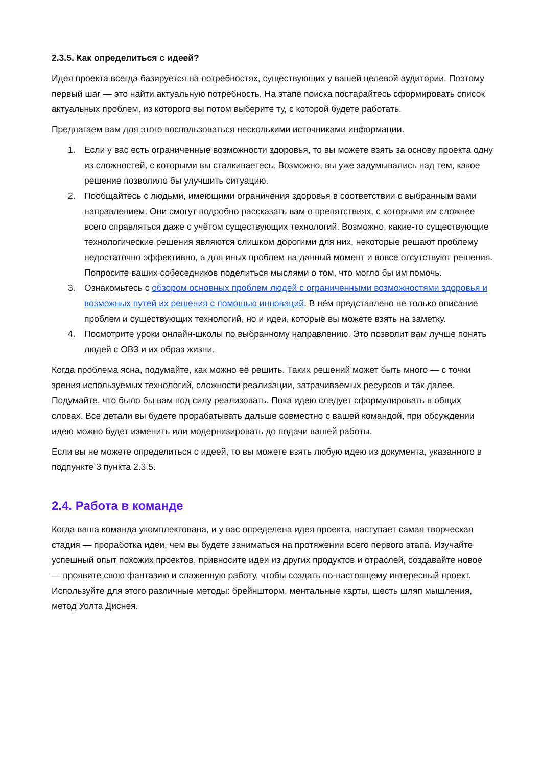2.3.5. Как определиться с идеей?
Идея проекта всегда базируется на потребностях, существующих у вашей целевой аудитории. Поэтому первый шаг — это найти актуальную потребность. На этапе поиска постарайтесь сформировать список актуальных проблем, из которого вы потом выберите ту, с которой будете работать.
Предлагаем вам для этого воспользоваться несколькими источниками информации.
1. Если у вас есть ограниченные возможности здоровья, то вы можете взять за основу проекта одну из сложностей, с которыми вы сталкиваетесь. Возможно, вы уже задумывались над тем, какое решение позволило бы улучшить ситуацию.
2. Пообщайтесь с людьми, имеющими ограничения здоровья в соответствии с выбранным вами направлением. Они смогут подробно рассказать вам о препятствиях, с которыми им сложнее всего справляться даже с учётом существующих технологий. Возможно, какие-то существующие технологические решения являются слишком дорогими для них, некоторые решают проблему недостаточно эффективно, а для иных проблем на данный момент и вовсе отсутствуют решения. Попросите ваших собеседников поделиться мыслями о том, что могло бы им помочь.
3. Ознакомьтесь с обзором основных проблем людей с ограниченными возможностями здоровья и возможных путей их решения с помощью инноваций. В нём представлено не только описание проблем и существующих технологий, но и идеи, которые вы можете взять на заметку.
4. Посмотрите уроки онлайн-школы по выбранному направлению. Это позволит вам лучше понять людей с ОВЗ и их образ жизни.
Когда проблема ясна, подумайте, как можно её решить. Таких решений может быть много — с точки зрения используемых технологий, сложности реализации, затрачиваемых ресурсов и так далее. Подумайте, что было бы вам под силу реализовать. Пока идею следует сформулировать в общих словах. Все детали вы будете прорабатывать дальше совместно с вашей командой, при обсуждении идею можно будет изменить или модернизировать до подачи вашей работы.
Если вы не можете определиться с идеей, то вы можете взять любую идею из документа, указанного в подпункте 3 пункта 2.3.5.
2.4. Работа в команде
Когда ваша команда укомплектована, и у вас определена идея проекта, наступает самая творческая стадия — проработка идеи, чем вы будете заниматься на протяжении всего первого этапа. Изучайте успешный опыт похожих проектов, привносите идеи из других продуктов и отраслей, создавайте новое — проявите свою фантазию и слаженную работу, чтобы создать по-настоящему интересный проект. Используйте для этого различные методы: брейншторм, ментальные карты, шесть шляп мышления, метод Уолта Диснея.